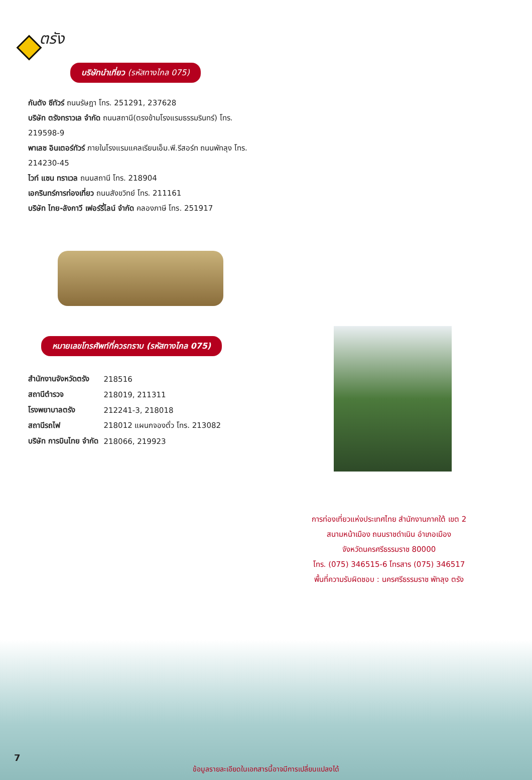ตรัง
บริษัทนำเที่ยว (รหัสทางไกล 075)
กันตัง ซีทัวร์ ถนนรัษฎา โทร. 251291, 237628
บริษัท ตรังทราวเล จำกัด ถนนสถานี(ตรงข้ามโรงแรมธรรมรินทร์) โทร. 219598-9
พาเลซ อินเตอร์ทัวร์ ภายในโรงแรมแคลเรียนเอ็ม.พี.รีสอร์ท ถนนพัทลุง โทร. 214230-45
ไวท์ แซน ทราเวล ถนนสถานี โทร. 218904
เอกรินทร์การท่องเที่ยว ถนนสังขวิทย์ โทร. 211161
บริษัท ไทย-ลังกาวี เฟอร์รี่ไลน์ จำกัด คลองภาษี โทร. 251917
หมายเลขโทรศัพท์ที่ควรทราบ (รหัสทางไกล 075)
| สำนักงานจังหวัดตรัง | 218516 |
| สถานีตำรวจ | 218019, 211311 |
| โรงพยาบาลตรัง | 212241-3, 218018 |
| สถานีรถไฟ | 218012 แผนกจองตั๋ว โทร. 213082 |
| บริษัท การบินไทย จำกัด | 218066, 219923 |
การท่องเที่ยวแห่งประเทศไทย สำนักงานภาคใต้ เขต 2
สนามหน้าเมือง ถนนราชดำเนิน อำเภอเมือง
จังหวัดนครศรีธรรมราช 80000
โทร. (075) 346515-6 โทรสาร (075) 346517
พื้นที่ความรับผิดชอบ : นครศรีธรรมราช พัทลุง ตรัง
7
ข้อมูลรายละเอียดในเอกสารนี้อาจมีการเปลี่ยนแปลงได้